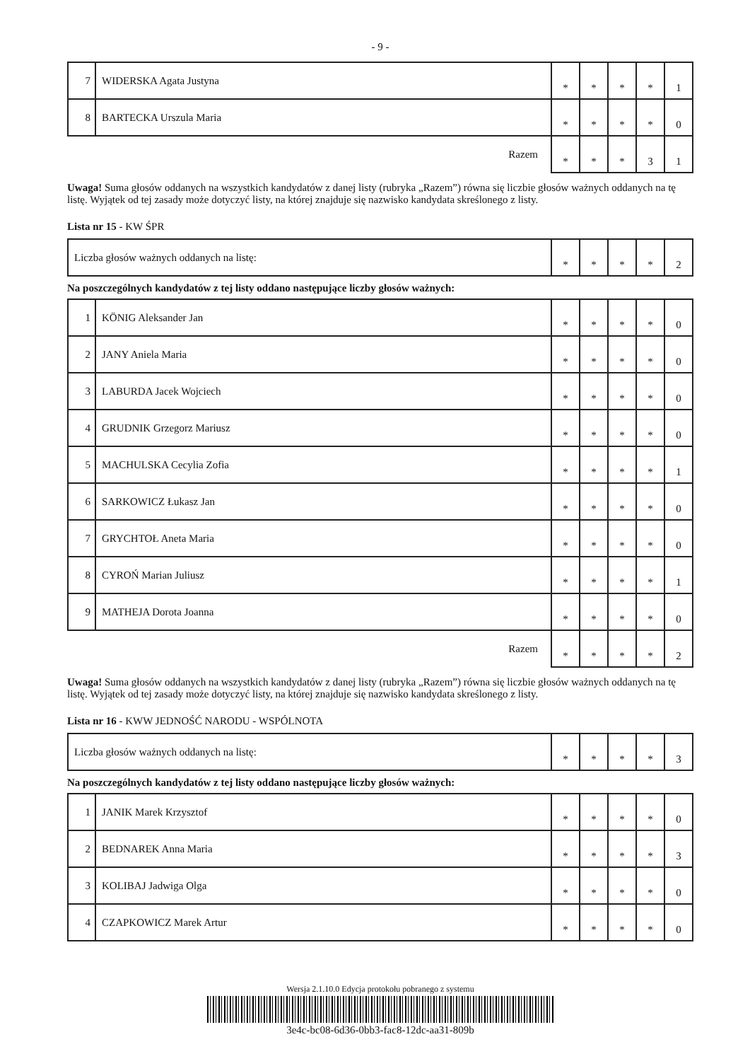- 9 -
| 7 | WIDERSKA Agata Justyna | * | * | * | * | 1 |
| 8 | BARTECKA Urszula Maria | * | * | * | * | 0 |
| Razem | | * | * | * | 3 | 1 |
Uwaga! Suma głosów oddanych na wszystkich kandydatów z danej listy (rubryka „Razem”) równa się liczbie głosów ważnych oddanych na tę listę. Wyjątek od tej zasady może dotyczyć listy, na której znajduje się nazwisko kandydata skreślonego z listy.
Lista nr 15 - KW ŚPR
| Liczba głosów ważnych oddanych na listę: | * | * | * | * | 2 |
Na poszczególnych kandydatów z tej listy oddano następujące liczby głosów ważnych:
| 1 | KÖNIG Aleksander Jan | * | * | * | * | 0 |
| 2 | JANY Aniela Maria | * | * | * | * | 0 |
| 3 | LABURDA Jacek Wojciech | * | * | * | * | 0 |
| 4 | GRUDNIK Grzegorz Mariusz | * | * | * | * | 0 |
| 5 | MACHULSKA Cecylia Zofia | * | * | * | * | 1 |
| 6 | SARKOWICZ Łukasz Jan | * | * | * | * | 0 |
| 7 | GRYCHTOŁ Aneta Maria | * | * | * | * | 0 |
| 8 | CYROŃ Marian Juliusz | * | * | * | * | 1 |
| 9 | MATHEJA Dorota Joanna | * | * | * | * | 0 |
| Razem | | * | * | * | * | 2 |
Uwaga! Suma głosów oddanych na wszystkich kandydatów z danej listy (rubryka „Razem”) równa się liczbie głosów ważnych oddanych na tę listę. Wyjątek od tej zasady może dotyczyć listy, na której znajduje się nazwisko kandydata skreślonego z listy.
Lista nr 16 - KWW JEDNOŚĆ NARODU - WSPÓLNOTA
| Liczba głosów ważnych oddanych na listę: | * | * | * | * | 3 |
Na poszczególnych kandydatów z tej listy oddano następujące liczby głosów ważnych:
| 1 | JANIK Marek Krzysztof | * | * | * | * | 0 |
| 2 | BEDNAREK Anna Maria | * | * | * | * | 3 |
| 3 | KOLIBAJ Jadwiga Olga | * | * | * | * | 0 |
| 4 | CZAPKOWICZ Marek Artur | * | * | * | * | 0 |
Wersja 2.1.10.0 Edycja protokołu pobranego z systemu
3e4c-bc08-6d36-0bb3-fac8-12dc-aa31-809b